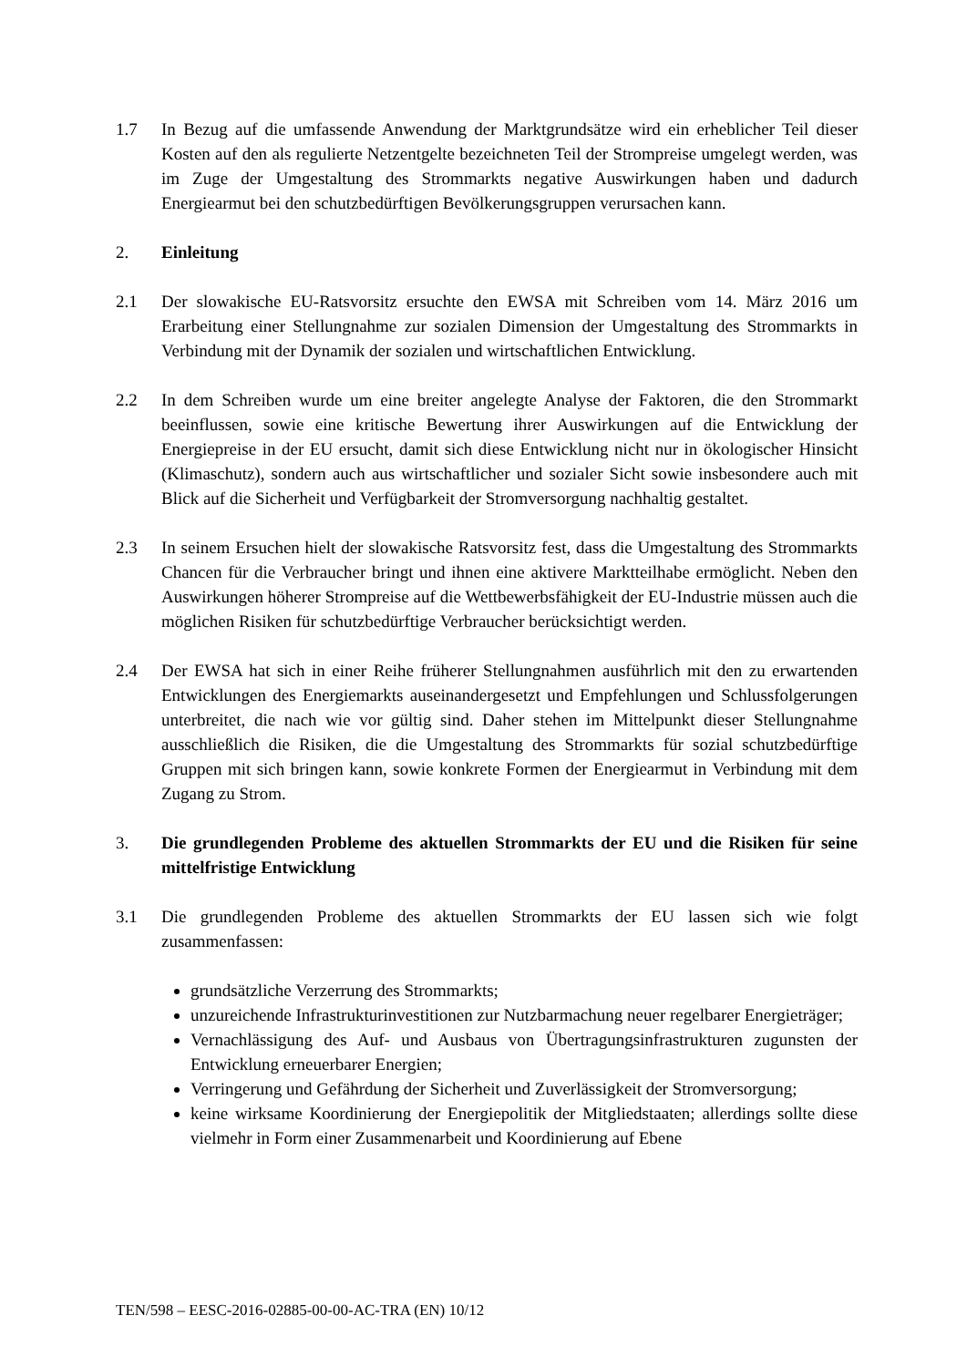1.7 In Bezug auf die umfassende Anwendung der Marktgrundsätze wird ein erheblicher Teil dieser Kosten auf den als regulierte Netzentgelte bezeichneten Teil der Strompreise umgelegt werden, was im Zuge der Umgestaltung des Strommarkts negative Auswirkungen haben und dadurch Energiearmut bei den schutzbedürftigen Bevölkerungsgruppen verursachen kann.
2. Einleitung
2.1 Der slowakische EU-Ratsvorsitz ersuchte den EWSA mit Schreiben vom 14. März 2016 um Erarbeitung einer Stellungnahme zur sozialen Dimension der Umgestaltung des Strommarkts in Verbindung mit der Dynamik der sozialen und wirtschaftlichen Entwicklung.
2.2 In dem Schreiben wurde um eine breiter angelegte Analyse der Faktoren, die den Strommarkt beeinflussen, sowie eine kritische Bewertung ihrer Auswirkungen auf die Entwicklung der Energiepreise in der EU ersucht, damit sich diese Entwicklung nicht nur in ökologischer Hinsicht (Klimaschutz), sondern auch aus wirtschaftlicher und sozialer Sicht sowie insbesondere auch mit Blick auf die Sicherheit und Verfügbarkeit der Stromversorgung nachhaltig gestaltet.
2.3 In seinem Ersuchen hielt der slowakische Ratsvorsitz fest, dass die Umgestaltung des Strommarkts Chancen für die Verbraucher bringt und ihnen eine aktivere Marktteilhabe ermöglicht. Neben den Auswirkungen höherer Strompreise auf die Wettbewerbsfähigkeit der EU-Industrie müssen auch die möglichen Risiken für schutzbedürftige Verbraucher berücksichtigt werden.
2.4 Der EWSA hat sich in einer Reihe früherer Stellungnahmen ausführlich mit den zu erwartenden Entwicklungen des Energiemarkts auseinandergesetzt und Empfehlungen und Schlussfolgerungen unterbreitet, die nach wie vor gültig sind. Daher stehen im Mittelpunkt dieser Stellungnahme ausschließlich die Risiken, die die Umgestaltung des Strommarkts für sozial schutzbedürftige Gruppen mit sich bringen kann, sowie konkrete Formen der Energiearmut in Verbindung mit dem Zugang zu Strom.
3. Die grundlegenden Probleme des aktuellen Strommarkts der EU und die Risiken für seine mittelfristige Entwicklung
3.1 Die grundlegenden Probleme des aktuellen Strommarkts der EU lassen sich wie folgt zusammenfassen:
grundsätzliche Verzerrung des Strommarkts;
unzureichende Infrastrukturinvestitionen zur Nutzbarmachung neuer regelbarer Energieträger;
Vernachlässigung des Auf- und Ausbaus von Übertragungsinfrastrukturen zugunsten der Entwicklung erneuerbarer Energien;
Verringerung und Gefährdung der Sicherheit und Zuverlässigkeit der Stromversorgung;
keine wirksame Koordinierung der Energiepolitik der Mitgliedstaaten; allerdings sollte diese vielmehr in Form einer Zusammenarbeit und Koordinierung auf Ebene
TEN/598 – EESC-2016-02885-00-00-AC-TRA (EN) 10/12